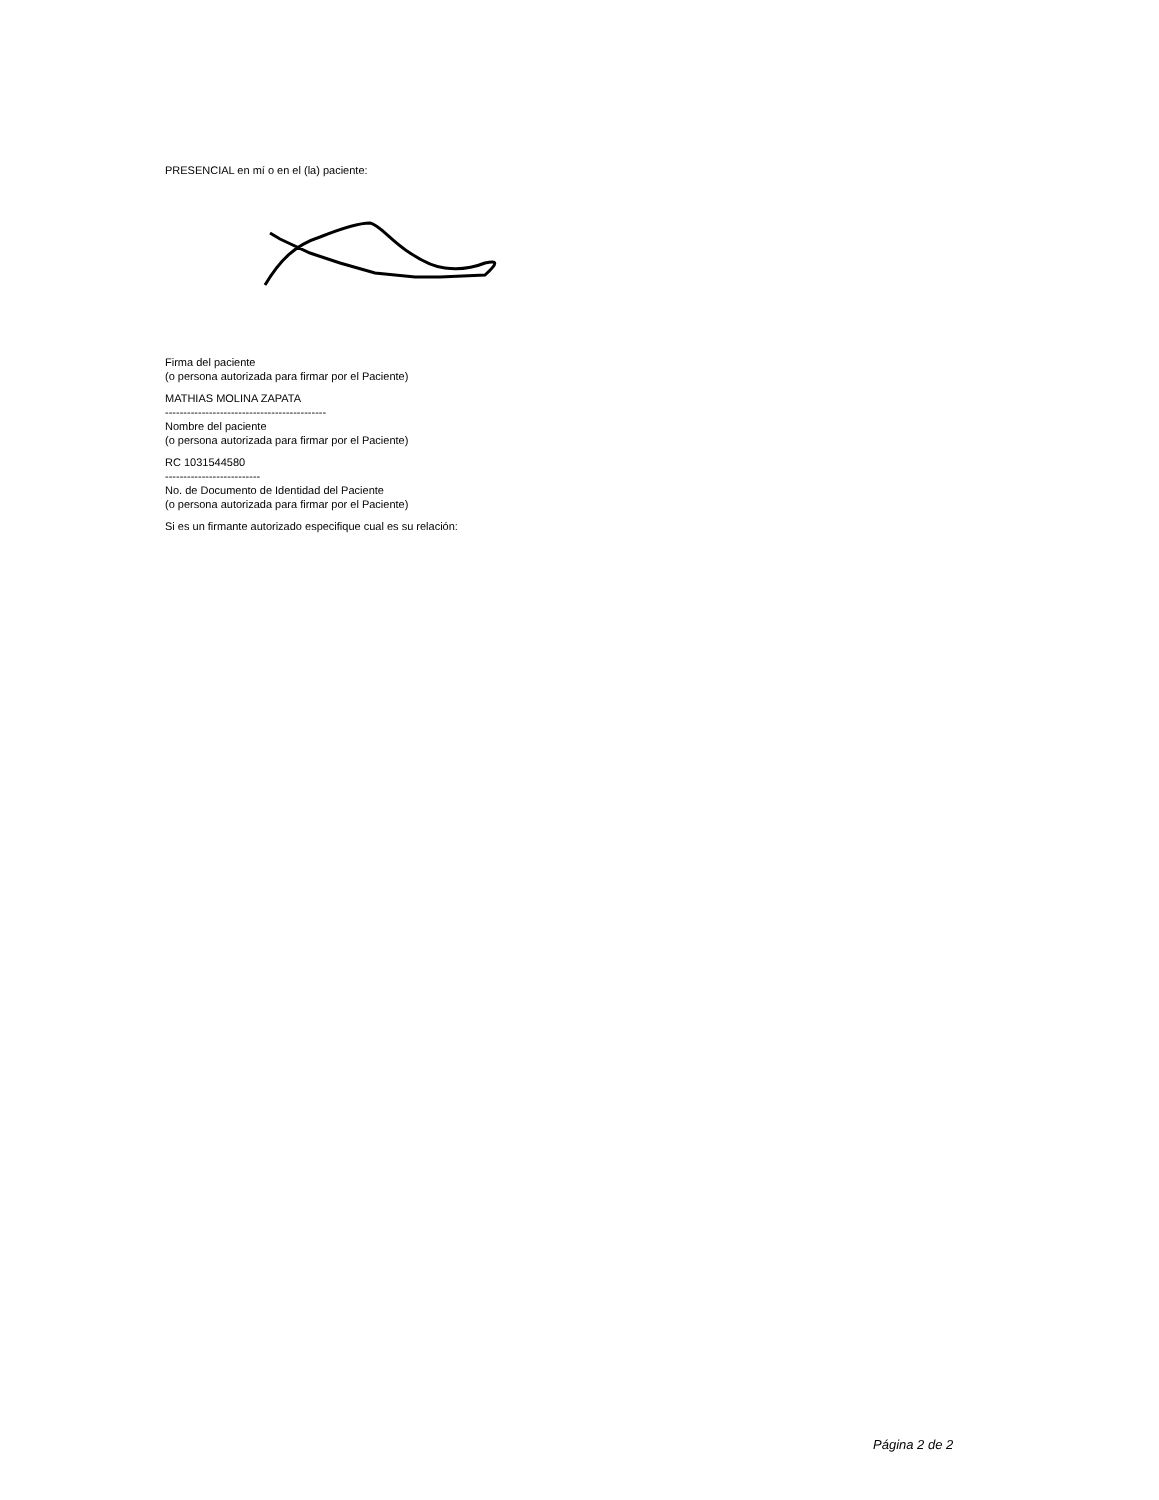PRESENCIAL en mí o en el (la) paciente:
Firma del paciente
(o persona autorizada para firmar por el Paciente)
MATHIAS MOLINA ZAPATA
--------------------------------------------
Nombre del paciente
(o persona autorizada para firmar por el Paciente)
RC 1031544580
--------------------------
No. de Documento de Identidad del Paciente
(o persona autorizada para firmar por el Paciente)
Si es un firmante autorizado especifique cual es su relación:
Página 2 de 2